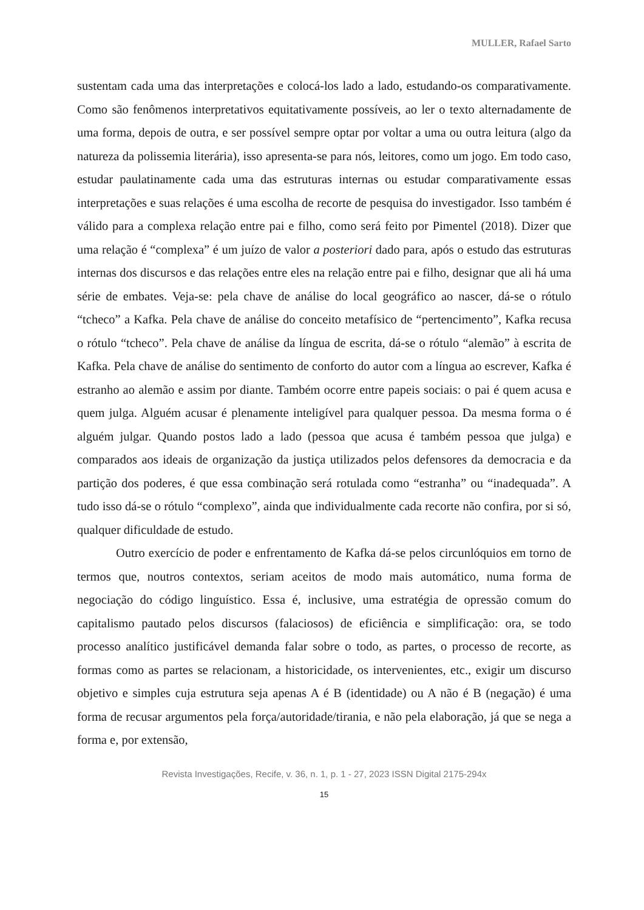MULLER, Rafael Sarto
sustentam cada uma das interpretações e colocá-los lado a lado, estudando-os comparativamente. Como são fenômenos interpretativos equitativamente possíveis, ao ler o texto alternadamente de uma forma, depois de outra, e ser possível sempre optar por voltar a uma ou outra leitura (algo da natureza da polissemia literária), isso apresenta-se para nós, leitores, como um jogo. Em todo caso, estudar paulatinamente cada uma das estruturas internas ou estudar comparativamente essas interpretações e suas relações é uma escolha de recorte de pesquisa do investigador. Isso também é válido para a complexa relação entre pai e filho, como será feito por Pimentel (2018). Dizer que uma relação é “complexa” é um juízo de valor a posteriori dado para, após o estudo das estruturas internas dos discursos e das relações entre eles na relação entre pai e filho, designar que ali há uma série de embates. Veja-se: pela chave de análise do local geográfico ao nascer, dá-se o rótulo “tcheco” a Kafka. Pela chave de análise do conceito metafísico de “pertencimento”, Kafka recusa o rótulo “tcheco”. Pela chave de análise da língua de escrita, dá-se o rótulo “alemão” à escrita de Kafka. Pela chave de análise do sentimento de conforto do autor com a língua ao escrever, Kafka é estranho ao alemão e assim por diante. Também ocorre entre papeis sociais: o pai é quem acusa e quem julga. Alguém acusar é plenamente inteligível para qualquer pessoa. Da mesma forma o é alguém julgar. Quando postos lado a lado (pessoa que acusa é também pessoa que julga) e comparados aos ideais de organização da justiça utilizados pelos defensores da democracia e da partição dos poderes, é que essa combinação será rotulada como “estranha” ou “inadequada”. A tudo isso dá-se o rótulo “complexo”, ainda que individualmente cada recorte não confira, por si só, qualquer dificuldade de estudo.
Outro exercício de poder e enfrentamento de Kafka dá-se pelos circunlóquios em torno de termos que, noutros contextos, seriam aceitos de modo mais automático, numa forma de negociação do código linguístico. Essa é, inclusive, uma estratégia de opressão comum do capitalismo pautado pelos discursos (falaciosos) de eficiência e simplificação: ora, se todo processo analítico justificável demanda falar sobre o todo, as partes, o processo de recorte, as formas como as partes se relacionam, a historicidade, os intervenientes, etc., exigir um discurso objetivo e simples cuja estrutura seja apenas A é B (identidade) ou A não é B (negação) é uma forma de recusar argumentos pela força/autoridade/tirania, e não pela elaboração, já que se nega a forma e, por extensão,
Revista Investigações, Recife, v. 36, n. 1, p. 1 - 27, 2023 ISSN Digital 2175-294x
15